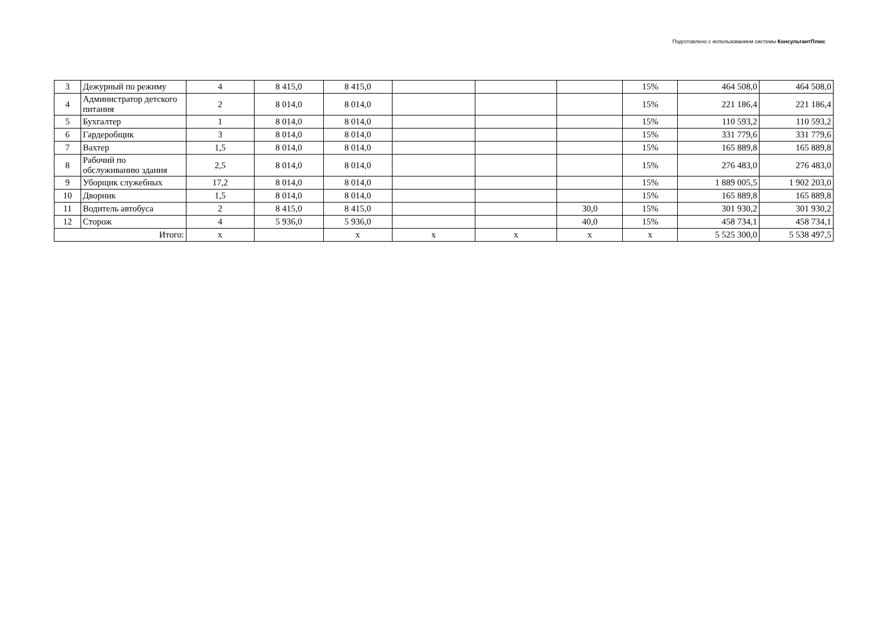Подготовлено с использованием системы КонсультантПлюс
| 3 | Дежурный по режиму | 4 | 8 415,0 | 8 415,0 | | | | 15% | 464 508,0 | 464 508,0 |
| 4 | Администратор детского питания | 2 | 8 014,0 | 8 014,0 | | | | 15% | 221 186,4 | 221 186,4 |
| 5 | Бухгалтер | 1 | 8 014,0 | 8 014,0 | | | | 15% | 110 593,2 | 110 593,2 |
| 6 | Гардеробщик | 3 | 8 014,0 | 8 014,0 | | | | 15% | 331 779,6 | 331 779,6 |
| 7 | Вахтер | 1,5 | 8 014,0 | 8 014,0 | | | | 15% | 165 889,8 | 165 889,8 |
| 8 | Рабочий по обслуживанию здания | 2,5 | 8 014,0 | 8 014,0 | | | | 15% | 276 483,0 | 276 483,0 |
| 9 | Уборщик служебных | 17,2 | 8 014,0 | 8 014,0 | | | | 15% | 1 889 005,5 | 1 902 203,0 |
| 10 | Дворник | 1,5 | 8 014,0 | 8 014,0 | | | | 15% | 165 889,8 | 165 889,8 |
| 11 | Водитель автобуса | 2 | 8 415,0 | 8 415,0 | | | 30,0 | 15% | 301 930,2 | 301 930,2 |
| 12 | Сторож | 4 | 5 936,0 | 5 936,0 | | | 40,0 | 15% | 458 734,1 | 458 734,1 |
| Итого: | | x | | x | x | x | x | x | 5 525 300,0 | 5 538 497,5 |